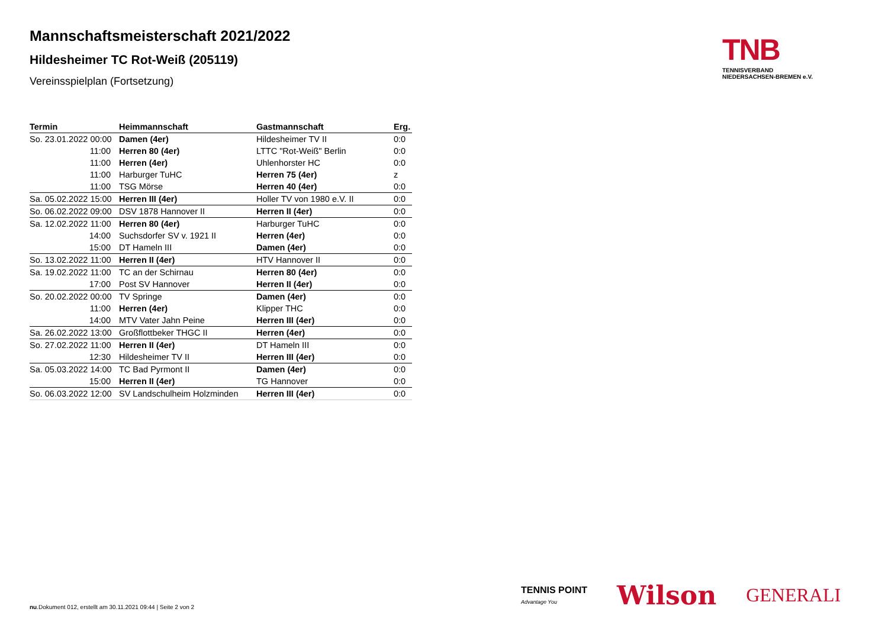Mannschaftsmeisterschaft 2021/2022
Hildesheimer TC Rot-Weiß (205119)
Vereinsspielplan (Fortsetzung)
| Termin | Heimmannschaft | Gastmannschaft | Erg. |
| --- | --- | --- | --- |
| So. 23.01.2022 00:00 | Damen (4er) | Hildesheimer TV II | 0:0 |
| 11:00 | Herren 80 (4er) | LTTC "Rot-Weiß" Berlin | 0:0 |
| 11:00 | Herren (4er) | Uhlenhorster HC | 0:0 |
| 11:00 | Harburger TuHC | Herren 75 (4er) | z |
| 11:00 | TSG Mörse | Herren 40 (4er) | 0:0 |
| Sa. 05.02.2022 15:00 | Herren III (4er) | Holler TV von 1980 e.V. II | 0:0 |
| So. 06.02.2022 09:00 | DSV 1878 Hannover II | Herren II (4er) | 0:0 |
| Sa. 12.02.2022 11:00 | Herren 80 (4er) | Harburger TuHC | 0:0 |
| 14:00 | Suchsdorfer SV v. 1921 II | Herren (4er) | 0:0 |
| 15:00 | DT Hameln III | Damen (4er) | 0:0 |
| So. 13.02.2022 11:00 | Herren II (4er) | HTV Hannover II | 0:0 |
| Sa. 19.02.2022 11:00 | TC an der Schirnau | Herren 80 (4er) | 0:0 |
| 17:00 | Post SV Hannover | Herren II (4er) | 0:0 |
| So. 20.02.2022 00:00 | TV Springe | Damen (4er) | 0:0 |
| 11:00 | Herren (4er) | Klipper THC | 0:0 |
| 14:00 | MTV Vater Jahn Peine | Herren III (4er) | 0:0 |
| Sa. 26.02.2022 13:00 | Großflottbeker THGC II | Herren (4er) | 0:0 |
| So. 27.02.2022 11:00 | Herren II (4er) | DT Hameln III | 0:0 |
| 12:30 | Hildesheimer TV II | Herren III (4er) | 0:0 |
| Sa. 05.03.2022 14:00 | TC Bad Pyrmont II | Damen (4er) | 0:0 |
| 15:00 | Herren II (4er) | TG Hannover | 0:0 |
| So. 06.03.2022 12:00 | SV Landschulheim Holzminden | Herren III (4er) | 0:0 |
TNB
TENNISVERBAND
NIEDERSACHSEN-BREMEN e.V.
TENNIS POINT
Advantage You
Wilson
GENERALI
nu.Dokument 012, erstellt am 30.11.2021 09:44 | Seite 2 von 2